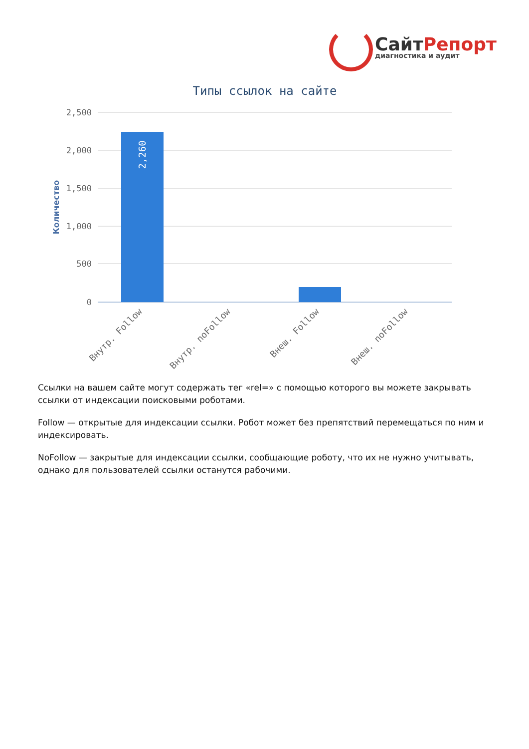СайтРепорт
диагностика и аудит
Типы ссылок на сайте
2,500
2,000
1,500
1,000
500
0
Количество
2,260
Внутр. Follow
Внутр. noFollow
Внеш. Follow
Внеш. noFollow
Ссылки на вашем сайте могут содержать тег «rel=» с помощью которого вы можете закрывать ссылки от индексации поисковыми роботами.
Follow — открытые для индексации ссылки. Робот может без препятствий перемещаться по ним и индексировать.
NoFollow — закрытые для индексации ссылки, сообщающие роботу, что их не нужно учитывать, однако для пользователей ссылки останутся рабочими.